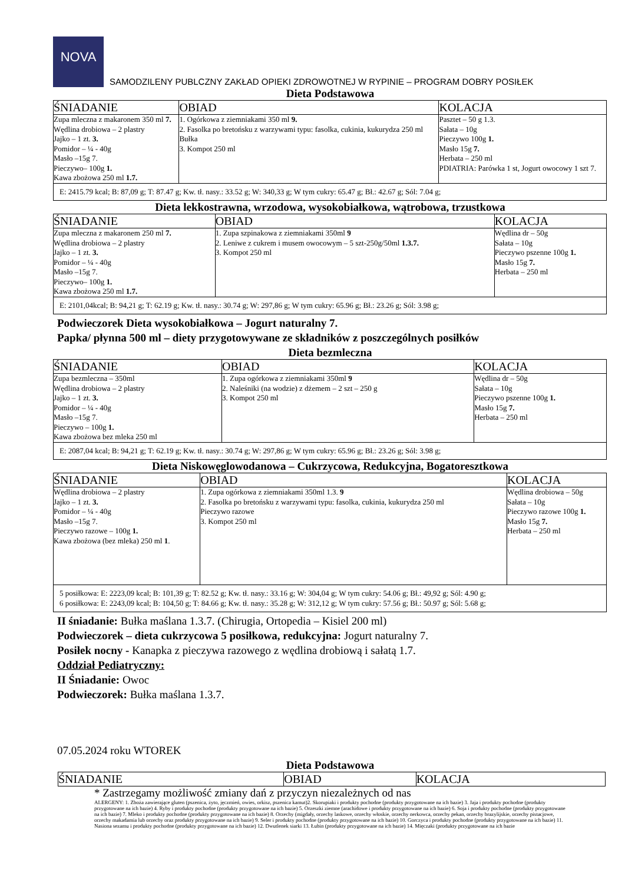NOVA SAMODZILENY PUBLCZNY ZAKŁAD OPIEKI ZDROWOTNEJ W RYPINIE – PROGRAM DOBRY POSIŁEK
Dieta Podstawowa
| ŚNIADANIE | OBIAD | KOLACJA |
| --- | --- | --- |
| Zupa mleczna z makaronem 350 ml 7. Wędlina drobiowa – 2 plastry Jajko – 1 zt. 3. Pomidor – ¼ - 40g Masło –15g 7. Pieczywo– 100g 1. Kawa zbożowa 250 ml 1.7. | 1. Ogórkowa z ziemniakami 350 ml 9. 2. Fasolka po bretońsku z warzywami typu: fasolka, cukinia, kukurydza 250 ml Bułka 3. Kompot 250 ml | Pasztet – 50 g 1.3. Sałata – 10g Pieczywo 100g 1. Masło 15g 7. Herbata – 250 ml PDIATRIA: Parówka 1 st, Jogurt owocowy 1 szt 7. |
| E: 2415.79 kcal; B: 87,09 g; T: 87.47 g; Kw. tł. nasy.: 33.52 g; W: 340,33 g; W tym cukry: 65.47 g; Bł.: 42.67 g; Sól: 7.04 g; | | |
Dieta lekkostrawna, wrzodowa, wysokobiałkowa, wątrobowa, trzustkowa
| ŚNIADANIE | OBIAD | KOLACJA |
| --- | --- | --- |
| Zupa mleczna z makaronem 250 ml 7. Wędlina drobiowa – 2 plastry Jajko – 1 zt. 3. Pomidor – ¼ - 40g Masło –15g 7. Pieczywo– 100g 1. Kawa zbożowa 250 ml 1.7. | 1. Zupa szpinakowa z ziemniakami 350ml 9 2. Leniwe z cukrem i musem owocowym – 5 szt-250g/50ml 1.3.7. 3. Kompot 250 ml | Wędlina dr – 50g Sałata – 10g Pieczywo pszenne 100g 1. Masło 15g 7. Herbata – 250 ml |
| E: 2101,04kcal; B: 94,21 g; T: 62.19 g; Kw. tł. nasy.: 30.74 g; W: 297,86 g; W tym cukry: 65.96 g; Bł.: 23.26 g; Sól: 3.98 g; | | |
Podwieczorek Dieta wysokobiałkowa – Jogurt naturalny 7.
Papka/ płynna 500 ml – diety przygotowywane ze składników z poszczególnych posiłków
Dieta bezmleczna
| ŚNIADANIE | OBIAD | KOLACJA |
| --- | --- | --- |
| Zupa bezmleczna – 350ml Wędlina drobiowa – 2 plastry Jajko – 1 zt. 3. Pomidor – ¼ - 40g Masło –15g 7. Pieczywo – 100g 1. Kawa zbożowa bez mleka 250 ml | 1. Zupa ogórkowa z ziemniakami 350ml 9 2. Naleśniki (na wodzie) z dżemem – 2 szt – 250 g 3. Kompot 250 ml | Wędlina dr – 50g Sałata – 10g Pieczywo pszenne 100g 1. Masło 15g 7. Herbata – 250 ml |
| E: 2087,04 kcal; B: 94,21 g; T: 62.19 g; Kw. tł. nasy.: 30.74 g; W: 297,86 g; W tym cukry: 65.96 g; Bł.: 23.26 g; Sól: 3.98 g; | | |
Dieta Niskowęglowodanowa – Cukrzycowa, Redukcyjna, Bogatoresztkowa
| ŚNIADANIE | OBIAD | KOLACJA |
| --- | --- | --- |
| Wędlina drobiowa – 2 plastry Jajko – 1 zt. 3. Pomidor – ¼ - 40g Masło –15g 7. Pieczywo razowe – 100g 1. Kawa zbożowa (bez mleka) 250 ml 1 . | 1. Zupa ogórkowa z ziemniakami 350ml 1.3. 9 2. Fasolka po bretońsku z warzywami typu: fasolka, cukinia, kukurydza 250 ml Pieczywo razowe 3. Kompot 250 ml | Wędlina drobiowa – 50g Sałata – 10g Pieczywo razowe 100g 1. Masło 15g 7. Herbata – 250 ml |
| 5 posiłkowa: E: 2223,09 kcal; B: 101,39 g; T: 82.52 g; Kw. tł. nasy.: 33.16 g; W: 304,04 g; W tym cukry: 54.06 g; Bł.: 49,92 g; Sól: 4.90 g; 6 posiłkowa: E: 2243,09 kcal; B: 104,50 g; T: 84.66 g; Kw. tł. nasy.: 35.28 g; W: 312,12 g; W tym cukry: 57.56 g; Bł.: 50.97 g; Sól: 5.68 g; | | |
II śniadanie: Bułka maślana 1.3.7. (Chirugia, Ortopedia – Kisiel 200 ml)
Podwieczorek – dieta cukrzycowa 5 posiłkowa, redukcyjna: Jogurt naturalny 7.
Posiłek nocny - Kanapka z pieczywa razowego z wędlina drobiową i sałatą 1.7.
Oddział Pediatryczny:
II Śniadanie: Owoc
Podwieczorek: Bułka maślana 1.3.7.
07.05.2024 roku WTOREK
Dieta Podstawowa
| ŚNIADANIE | OBIAD | KOLACJA |
| --- | --- | --- |
* Zastrzegamy możliwość zmiany dań z przyczyn niezależnych od nas
ALERGENY: 1. Zboża zawierające gluten (pszenica, żyto, jęczmień, owies, orkisz, pszenica kamut)2. Skorupiaki i produkty pochodne (produkty przygotowane na ich bazie) 3. Jaja i produkty pochodne (produkty przygotowane na ich bazie) 4. Ryby i produkty pochodne (produkty przygotowane na ich bazie) 5. Orzeszki ziemne (arachidowe i produkty przygotowane na ich bazie) 6. Soja i produkty pochodne (produkty przygotowane na ich bazie) 7. Mleko i produkty pochodne (produkty przygotowane na ich bazie) 8. Orzechy (migdały, orzechy laskowe, orzechy włoskie, orzechy nerkowca, orzechy pekan, orzechy brazylijskie, orzechy pistacjowe, orzechy makadamia lub orzechy oraz produkty przygotowane na ich bazie) 9. Seler i produkty pochodne (produkty przygotowane na ich bazie) 10. Gorczyca i produkty pochodne (produkty przygotowane na ich bazie) 11. Nasiona sezamu i produkty pochodne (produkty przygotowane na ich bazie) 12. Dwutlenek siarki 13. Łubin (produkty przygotowane na ich bazie) 14. Mięczaki (produkty przygotowane na ich bazie